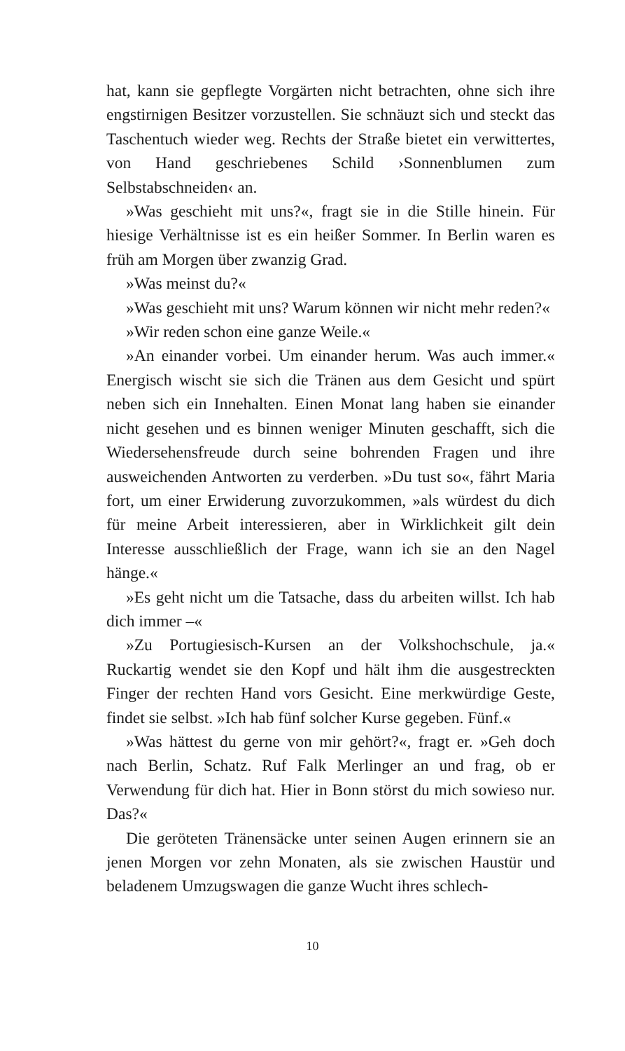hat, kann sie gepflegte Vorgärten nicht betrachten, ohne sich ihre engstirnigen Besitzer vorzustellen. Sie schnäuzt sich und steckt das Taschentuch wieder weg. Rechts der Straße bietet ein verwittertes, von Hand geschriebenes Schild ›Sonnenblumen zum Selbstabschneiden‹ an.
»Was geschieht mit uns?«, fragt sie in die Stille hinein. Für hiesige Verhältnisse ist es ein heißer Sommer. In Berlin waren es früh am Morgen über zwanzig Grad.
»Was meinst du?«
»Was geschieht mit uns? Warum können wir nicht mehr reden?«
»Wir reden schon eine ganze Weile.«
»An einander vorbei. Um einander herum. Was auch immer.« Energisch wischt sie sich die Tränen aus dem Gesicht und spürt neben sich ein Innehalten. Einen Monat lang haben sie einander nicht gesehen und es binnen weniger Minuten geschafft, sich die Wiedersehensfreude durch seine bohrenden Fragen und ihre ausweichenden Antworten zu verderben. »Du tust so«, fährt Maria fort, um einer Erwiderung zuvorzukommen, »als würdest du dich für meine Arbeit interessieren, aber in Wirklichkeit gilt dein Interesse ausschließlich der Frage, wann ich sie an den Nagel hänge.«
»Es geht nicht um die Tatsache, dass du arbeiten willst. Ich hab dich immer –«
»Zu Portugiesisch-Kursen an der Volkshochschule, ja.« Ruckartig wendet sie den Kopf und hält ihm die ausgestreckten Finger der rechten Hand vors Gesicht. Eine merkwürdige Geste, findet sie selbst. »Ich hab fünf solcher Kurse gegeben. Fünf.«
»Was hättest du gerne von mir gehört?«, fragt er. »Geh doch nach Berlin, Schatz. Ruf Falk Merlinger an und frag, ob er Verwendung für dich hat. Hier in Bonn störst du mich sowieso nur. Das?«
Die geröteten Tränensäcke unter seinen Augen erinnern sie an jenen Morgen vor zehn Monaten, als sie zwischen Haustür und beladenem Umzugswagen die ganze Wucht ihres schlech-
10